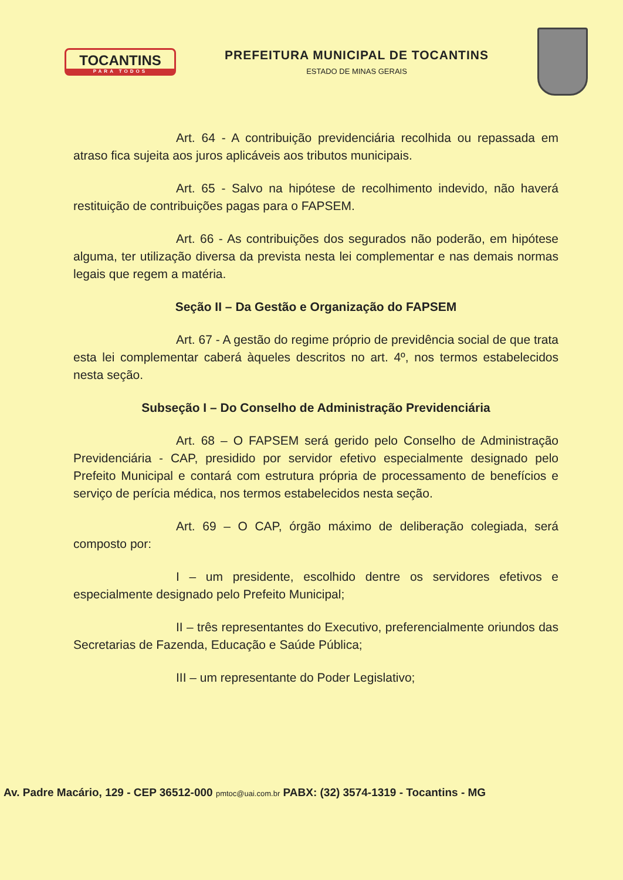TOCANTINS
PARA TODOS
PREFEITURA MUNICIPAL DE TOCANTINS
ESTADO DE MINAS GERAIS
Art. 64 - A contribuição previdenciária recolhida ou repassada em atraso fica sujeita aos juros aplicáveis aos tributos municipais.
Art. 65 - Salvo na hipótese de recolhimento indevido, não haverá restituição de contribuições pagas para o FAPSEM.
Art. 66 - As contribuições dos segurados não poderão, em hipótese alguma, ter utilização diversa da prevista nesta lei complementar e nas demais normas legais que regem a matéria.
Seção II – Da Gestão e Organização do FAPSEM
Art. 67 - A gestão do regime próprio de previdência social de que trata esta lei complementar caberá àqueles descritos no art. 4º, nos termos estabelecidos nesta seção.
Subseção I – Do Conselho de Administração Previdenciária
Art. 68 – O FAPSEM será gerido pelo Conselho de Administração Previdenciária - CAP, presidido por servidor efetivo especialmente designado pelo Prefeito Municipal e contará com estrutura própria de processamento de benefícios e serviço de perícia médica, nos termos estabelecidos nesta seção.
Art. 69 – O CAP, órgão máximo de deliberação colegiada, será composto por:
I – um presidente, escolhido dentre os servidores efetivos e especialmente designado pelo Prefeito Municipal;
II – três representantes do Executivo, preferencialmente oriundos das Secretarias de Fazenda, Educação e Saúde Pública;
III – um representante do Poder Legislativo;
Av. Padre Macário, 129 - CEP 36512-000 pmtoc@uai.com.br PABX: (32) 3574-1319 - Tocantins - MG